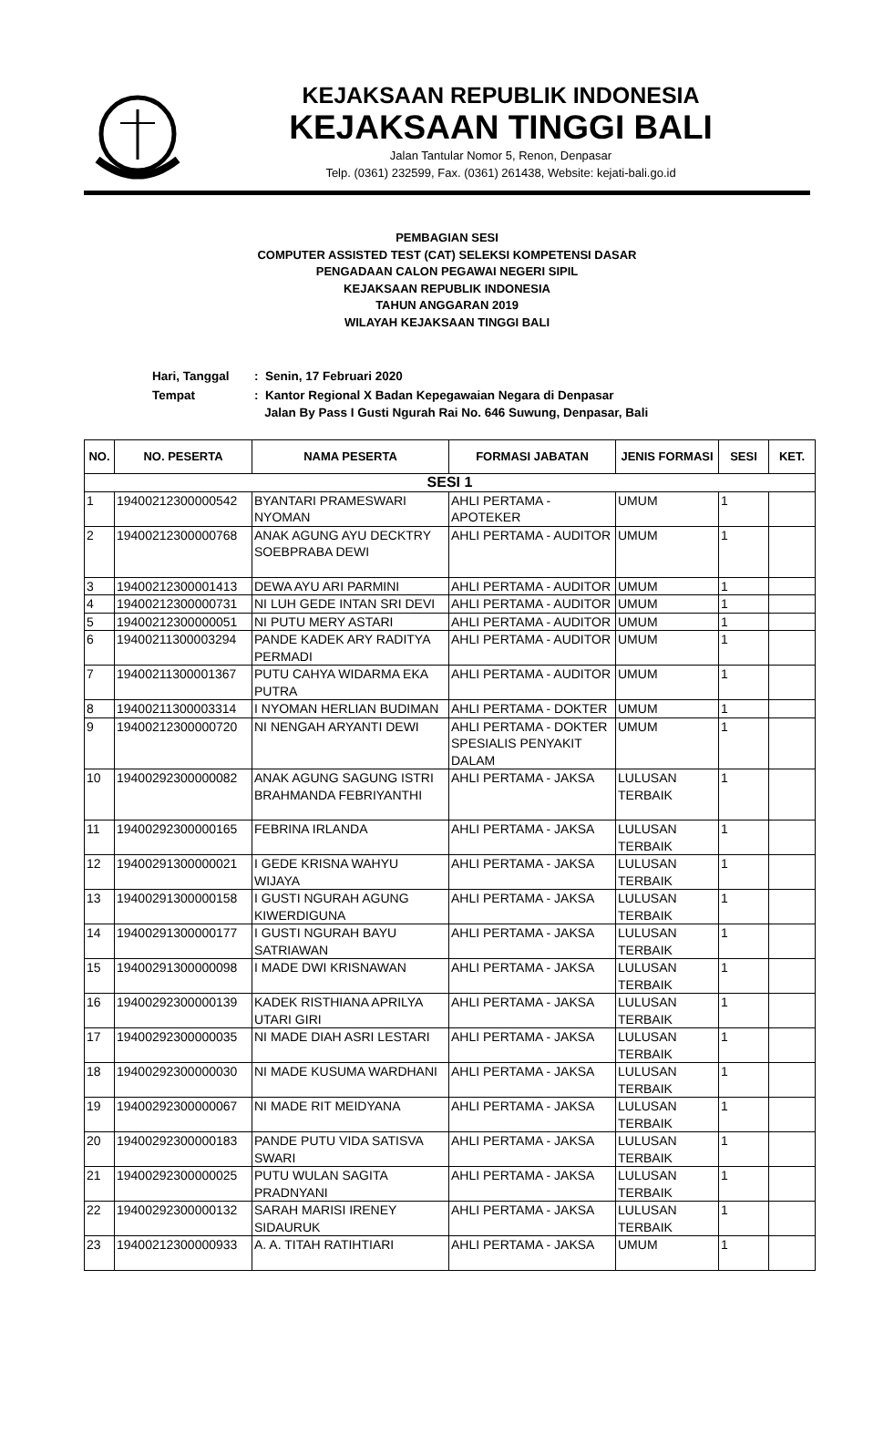KEJAKSAAN REPUBLIK INDONESIA
KEJAKSAAN TINGGI BALI
Jalan Tantular Nomor 5, Renon, Denpasar
Telp. (0361) 232599, Fax. (0361) 261438, Website: kejati-bali.go.id
PEMBAGIAN SESI
COMPUTER ASSISTED TEST (CAT) SELEKSI KOMPETENSI DASAR
PENGADAAN CALON PEGAWAI NEGERI SIPIL
KEJAKSAAN REPUBLIK INDONESIA
TAHUN ANGGARAN 2019
WILAYAH KEJAKSAAN TINGGI BALI
| Hari, Tanggal | : Senin, 17 Februari 2020 |
| Tempat | : Kantor Regional X Badan Kepegawaian Negara di Denpasar Jalan By Pass I Gusti Ngurah Rai No. 646 Suwung, Denpasar, Bali |
| NO. | NO. PESERTA | NAMA PESERTA | FORMASI JABATAN | JENIS FORMASI | SESI | KET. |
| --- | --- | --- | --- | --- | --- | --- |
| SESI 1 | | | | | | |
| 1 | 19400212300000542 | BYANTARI PRAMESWARI NYOMAN | AHLI PERTAMA - APOTEKER | UMUM | 1 | |
| 2 | 19400212300000768 | ANAK AGUNG AYU DECKTRY SOEBPRABA DEWI | AHLI PERTAMA - AUDITOR | UMUM | 1 | |
| 3 | 19400212300001413 | DEWA AYU ARI PARMINI | AHLI PERTAMA - AUDITOR | UMUM | 1 | |
| 4 | 19400212300000731 | NI LUH GEDE INTAN SRI DEVI | AHLI PERTAMA - AUDITOR | UMUM | 1 | |
| 5 | 19400212300000051 | NI PUTU MERY ASTARI | AHLI PERTAMA - AUDITOR | UMUM | 1 | |
| 6 | 19400211300003294 | PANDE KADEK ARY RADITYA PERMADI | AHLI PERTAMA - AUDITOR | UMUM | 1 | |
| 7 | 19400211300001367 | PUTU CAHYA WIDARMA EKA PUTRA | AHLI PERTAMA - AUDITOR | UMUM | 1 | |
| 8 | 19400211300003314 | I NYOMAN HERLIAN BUDIMAN | AHLI PERTAMA - DOKTER | UMUM | 1 | |
| 9 | 19400212300000720 | NI NENGAH ARYANTI DEWI | AHLI PERTAMA - DOKTER SPESIALIS PENYAKIT DALAM | UMUM | 1 | |
| 10 | 19400292300000082 | ANAK AGUNG SAGUNG ISTRI BRAHMANDA FEBRIYANTHI | AHLI PERTAMA - JAKSA | LULUSAN TERBAIK | 1 | |
| 11 | 19400292300000165 | FEBRINA IRLANDA | AHLI PERTAMA - JAKSA | LULUSAN TERBAIK | 1 | |
| 12 | 19400291300000021 | I GEDE KRISNA WAHYU WIJAYA | AHLI PERTAMA - JAKSA | LULUSAN TERBAIK | 1 | |
| 13 | 19400291300000158 | I GUSTI NGURAH AGUNG KIWERDIGUNA | AHLI PERTAMA - JAKSA | LULUSAN TERBAIK | 1 | |
| 14 | 19400291300000177 | I GUSTI NGURAH BAYU SATRIAWAN | AHLI PERTAMA - JAKSA | LULUSAN TERBAIK | 1 | |
| 15 | 19400291300000098 | I MADE DWI KRISNAWAN | AHLI PERTAMA - JAKSA | LULUSAN TERBAIK | 1 | |
| 16 | 19400292300000139 | KADEK RISTHIANA APRILYA UTARI GIRI | AHLI PERTAMA - JAKSA | LULUSAN TERBAIK | 1 | |
| 17 | 19400292300000035 | NI MADE DIAH ASRI LESTARI | AHLI PERTAMA - JAKSA | LULUSAN TERBAIK | 1 | |
| 18 | 19400292300000030 | NI MADE KUSUMA WARDHANI | AHLI PERTAMA - JAKSA | LULUSAN TERBAIK | 1 | |
| 19 | 19400292300000067 | NI MADE RIT MEIDYANA | AHLI PERTAMA - JAKSA | LULUSAN TERBAIK | 1 | |
| 20 | 19400292300000183 | PANDE PUTU VIDA SATISVA SWARI | AHLI PERTAMA - JAKSA | LULUSAN TERBAIK | 1 | |
| 21 | 19400292300000025 | PUTU WULAN SAGITA PRADNYANI | AHLI PERTAMA - JAKSA | LULUSAN TERBAIK | 1 | |
| 22 | 19400292300000132 | SARAH MARISI IRENEY SIDAURUK | AHLI PERTAMA - JAKSA | LULUSAN TERBAIK | 1 | |
| 23 | 19400212300000933 | A. A. TITAH RATIHTIARI | AHLI PERTAMA - JAKSA | UMUM | 1 | |